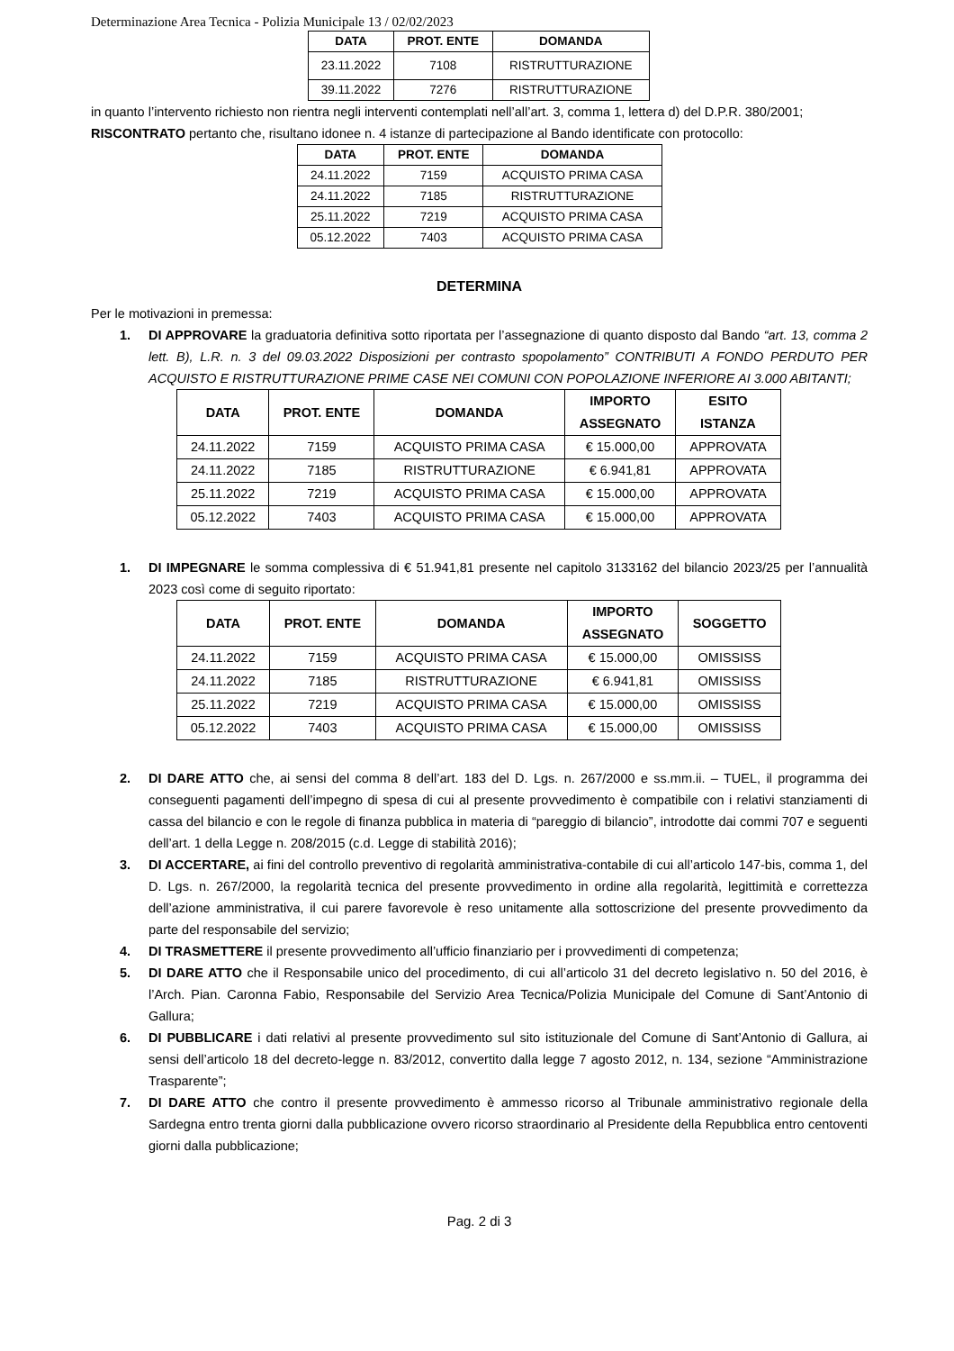Determinazione Area Tecnica - Polizia Municipale 13 / 02/02/2023
| DATA | PROT. ENTE | DOMANDA |
| --- | --- | --- |
| 23.11.2022 | 7108 | RISTRUTTURAZIONE |
| 39.11.2022 | 7276 | RISTRUTTURAZIONE |
in quanto l’intervento richiesto non rientra negli interventi contemplati nell’all’art. 3, comma 1, lettera d) del D.P.R. 380/2001;
RISCONTRATO pertanto che, risultano idonee n. 4 istanze di partecipazione al Bando identificate con protocollo:
| DATA | PROT. ENTE | DOMANDA |
| --- | --- | --- |
| 24.11.2022 | 7159 | ACQUISTO PRIMA CASA |
| 24.11.2022 | 7185 | RISTRUTTURAZIONE |
| 25.11.2022 | 7219 | ACQUISTO PRIMA CASA |
| 05.12.2022 | 7403 | ACQUISTO PRIMA CASA |
DETERMINA
Per le motivazioni in premessa:
1. DI APPROVARE la graduatoria definitiva sotto riportata per l’assegnazione di quanto disposto dal Bando “art. 13, comma 2 lett. B), L.R. n. 3 del 09.03.2022 Disposizioni per contrasto spopolamento” CONTRIBUTI A FONDO PERDUTO PER ACQUISTO E RISTRUTTURAZIONE PRIME CASE NEI COMUNI CON POPOLAZIONE INFERIORE AI 3.000 ABITANTI;
| DATA | PROT. ENTE | DOMANDA | IMPORTO ASSEGNATO | ESITO ISTANZA |
| --- | --- | --- | --- | --- |
| 24.11.2022 | 7159 | ACQUISTO PRIMA CASA | € 15.000,00 | APPROVATA |
| 24.11.2022 | 7185 | RISTRUTTURAZIONE | € 6.941,81 | APPROVATA |
| 25.11.2022 | 7219 | ACQUISTO PRIMA CASA | € 15.000,00 | APPROVATA |
| 05.12.2022 | 7403 | ACQUISTO PRIMA CASA | € 15.000,00 | APPROVATA |
1. DI IMPEGNARE le somma complessiva di € 51.941,81 presente nel capitolo 3133162 del bilancio 2023/25 per l’annualità 2023 così come di seguito riportato:
| DATA | PROT. ENTE | DOMANDA | IMPORTO ASSEGNATO | SOGGETTO |
| --- | --- | --- | --- | --- |
| 24.11.2022 | 7159 | ACQUISTO PRIMA CASA | € 15.000,00 | OMISSISS |
| 24.11.2022 | 7185 | RISTRUTTURAZIONE | € 6.941,81 | OMISSISS |
| 25.11.2022 | 7219 | ACQUISTO PRIMA CASA | € 15.000,00 | OMISSISS |
| 05.12.2022 | 7403 | ACQUISTO PRIMA CASA | € 15.000,00 | OMISSISS |
2. DI DARE ATTO che, ai sensi del comma 8 dell’art. 183 del D. Lgs. n. 267/2000 e ss.mm.ii. – TUEL, il programma dei conseguenti pagamenti dell’impegno di spesa di cui al presente provvedimento è compatibile con i relativi stanziamenti di cassa del bilancio e con le regole di finanza pubblica in materia di “pareggio di bilancio”, introdotte dai commi 707 e seguenti dell’art. 1 della Legge n. 208/2015 (c.d. Legge di stabilità 2016);
3. DI ACCERTARE, ai fini del controllo preventivo di regolarità amministrativa-contabile di cui all’articolo 147-bis, comma 1, del D. Lgs. n. 267/2000, la regolarità tecnica del presente provvedimento in ordine alla regolarità, legittimità e correttezza dell’azione amministrativa, il cui parere favorevole è reso unitamente alla sottoscrizione del presente provvedimento da parte del responsabile del servizio;
4. DI TRASMETTERE il presente provvedimento all’ufficio finanziario per i provvedimenti di competenza;
5. DI DARE ATTO che il Responsabile unico del procedimento, di cui all’articolo 31 del decreto legislativo n. 50 del 2016, è l’Arch. Pian. Caronna Fabio, Responsabile del Servizio Area Tecnica/Polizia Municipale del Comune di Sant’Antonio di Gallura;
6. DI PUBBLICARE i dati relativi al presente provvedimento sul sito istituzionale del Comune di Sant’Antonio di Gallura, ai sensi dell’articolo 18 del decreto-legge n. 83/2012, convertito dalla legge 7 agosto 2012, n. 134, sezione “Amministrazione Trasparente”;
7. DI DARE ATTO che contro il presente provvedimento è ammesso ricorso al Tribunale amministrativo regionale della Sardegna entro trenta giorni dalla pubblicazione ovvero ricorso straordinario al Presidente della Repubblica entro centoventi giorni dalla pubblicazione;
Pag. 2 di 3